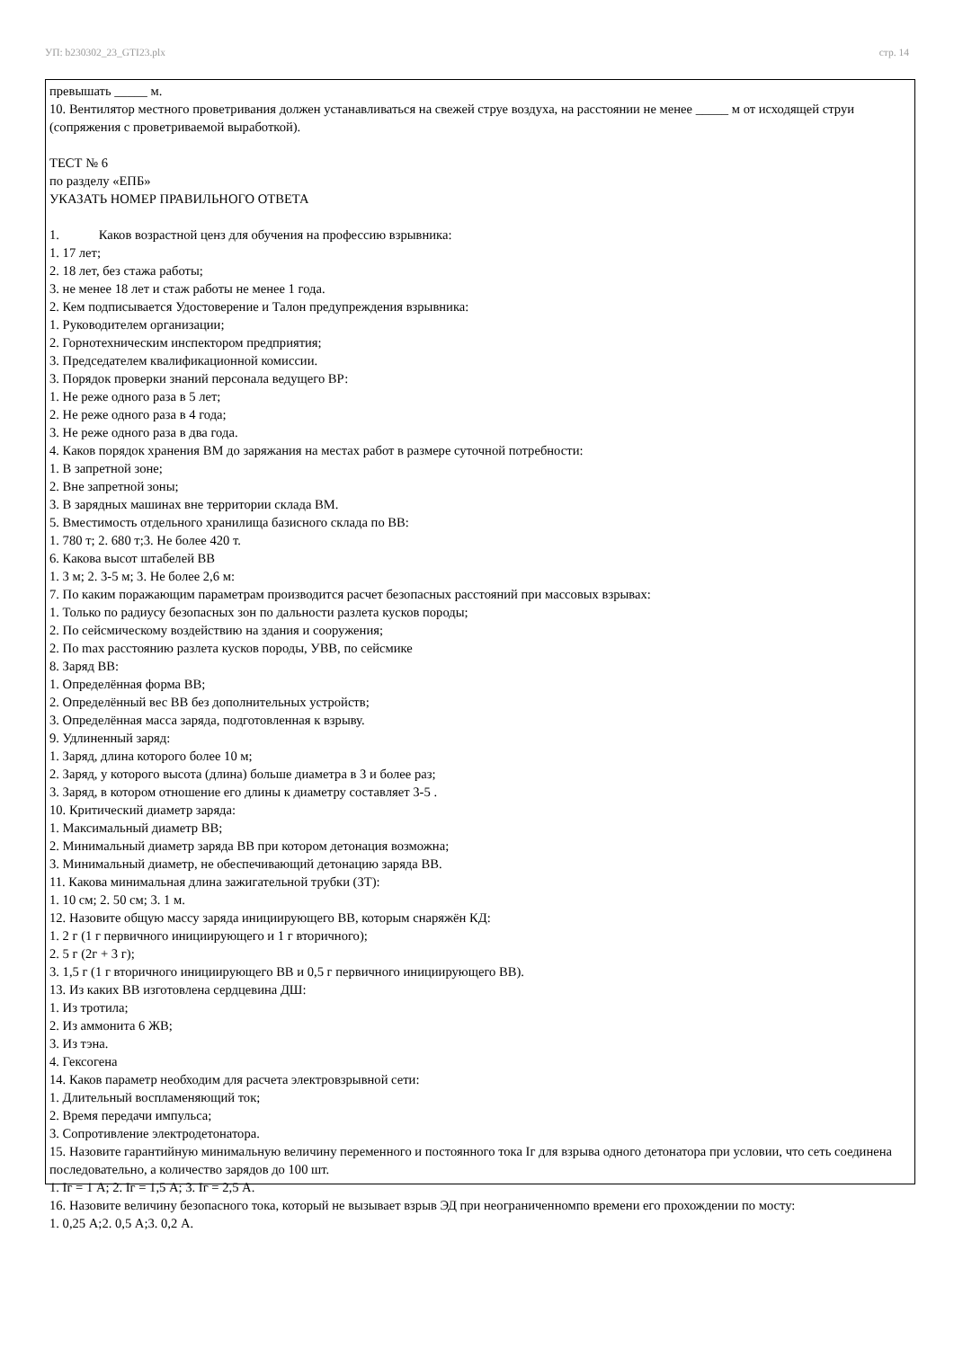УП: b230302_23_GTI23.plx стр. 14
превышать _____ м.
10. Вентилятор местного проветривания должен устанавливаться на свежей струе воздуха, на расстоянии не менее _____ м от исходящей струи (сопряжения с проветриваемой выработкой).
ТЕСТ № 6
по разделу «ЕПБ»
УКАЗАТЬ НОМЕР ПРАВИЛЬНОГО ОТВЕТА
1. Каков возрастной ценз для обучения на профессию взрывника:
1. 17 лет;
2. 18 лет, без стажа работы;
3. не менее 18 лет и стаж работы не менее 1 года.
2. Кем подписывается Удостоверение и Талон предупреждения взрывника:
1. Руководителем организации;
2. Горнотехническим инспектором предприятия;
3. Председателем квалификационной комиссии.
3. Порядок проверки знаний персонала ведущего ВР:
1. Не реже одного раза в 5 лет;
2. Не реже одного раза в 4 года;
3. Не реже одного раза в два года.
4. Каков порядок хранения ВМ до заряжания на местах работ в размере суточной потребности:
1. В запретной зоне;
2. Вне запретной зоны;
3. В зарядных машинах вне территории склада ВМ.
5. Вместимость отдельного хранилища базисного склада по ВВ:
1. 780 т; 2. 680 т;3. Не более 420 т.
6. Какова высот штабелей ВВ
1. 3 м; 2. 3-5 м; 3. Не более 2,6 м:
7. По каким поражающим параметрам производится расчет безопасных расстояний при массовых взрывах:
1. Только по радиусу безопасных зон по дальности разлета кусков породы;
2. По сейсмическому воздействию на здания и сооружения;
2. По max расстоянию разлета кусков породы, УВВ, по сейсмике
8. Заряд ВВ:
1. Определённая форма ВВ;
2. Определённый вес ВВ без дополнительных устройств;
3. Определённая масса заряда, подготовленная к взрыву.
9. Удлиненный заряд:
1. Заряд, длина которого более 10 м;
2. Заряд, у которого высота (длина) больше диаметра в 3 и более раз;
3. Заряд, в котором отношение его длины к диаметру составляет 3-5 .
10. Критический диаметр заряда:
1. Максимальный диаметр ВВ;
2. Минимальный диаметр заряда ВВ при котором детонация возможна;
3. Минимальный диаметр, не обеспечивающий детонацию заряда ВВ.
11. Какова минимальная длина зажигательной трубки (ЗТ):
1. 10 см; 2. 50 см; 3. 1 м.
12. Назовите общую массу заряда инициирующего ВВ, которым снаряжён КД:
1. 2 г (1 г первичного инициирующего и 1 г вторичного);
2. 5 г (2г + 3 г);
3. 1,5 г (1 г вторичного инициирующего ВВ и 0,5 г первичного инициирующего ВВ).
13. Из каких ВВ изготовлена сердцевина ДШ:
1. Из тротила;
2. Из аммонита 6 ЖВ;
3. Из тэна.
4. Гексогена
14. Каков параметр необходим для расчета электровзрывной сети:
1. Длительный воспламеняющий ток;
2. Время передачи импульса;
3. Сопротивление электродетонатора.
15. Назовите гарантийную минимальную величину переменного и постоянного тока Iг для взрыва одного детонатора при условии, что сеть соединена последовательно, а количество зарядов до 100 шт.
1. Iг = 1 А; 2. Iг = 1,5 А; 3. Iг = 2,5 А.
16. Назовите величину безопасного тока, который не вызывает взрыв ЭД при неограниченномпо времени его прохождении по мосту:
1. 0,25 А;2. 0,5 А;3. 0,2 А.